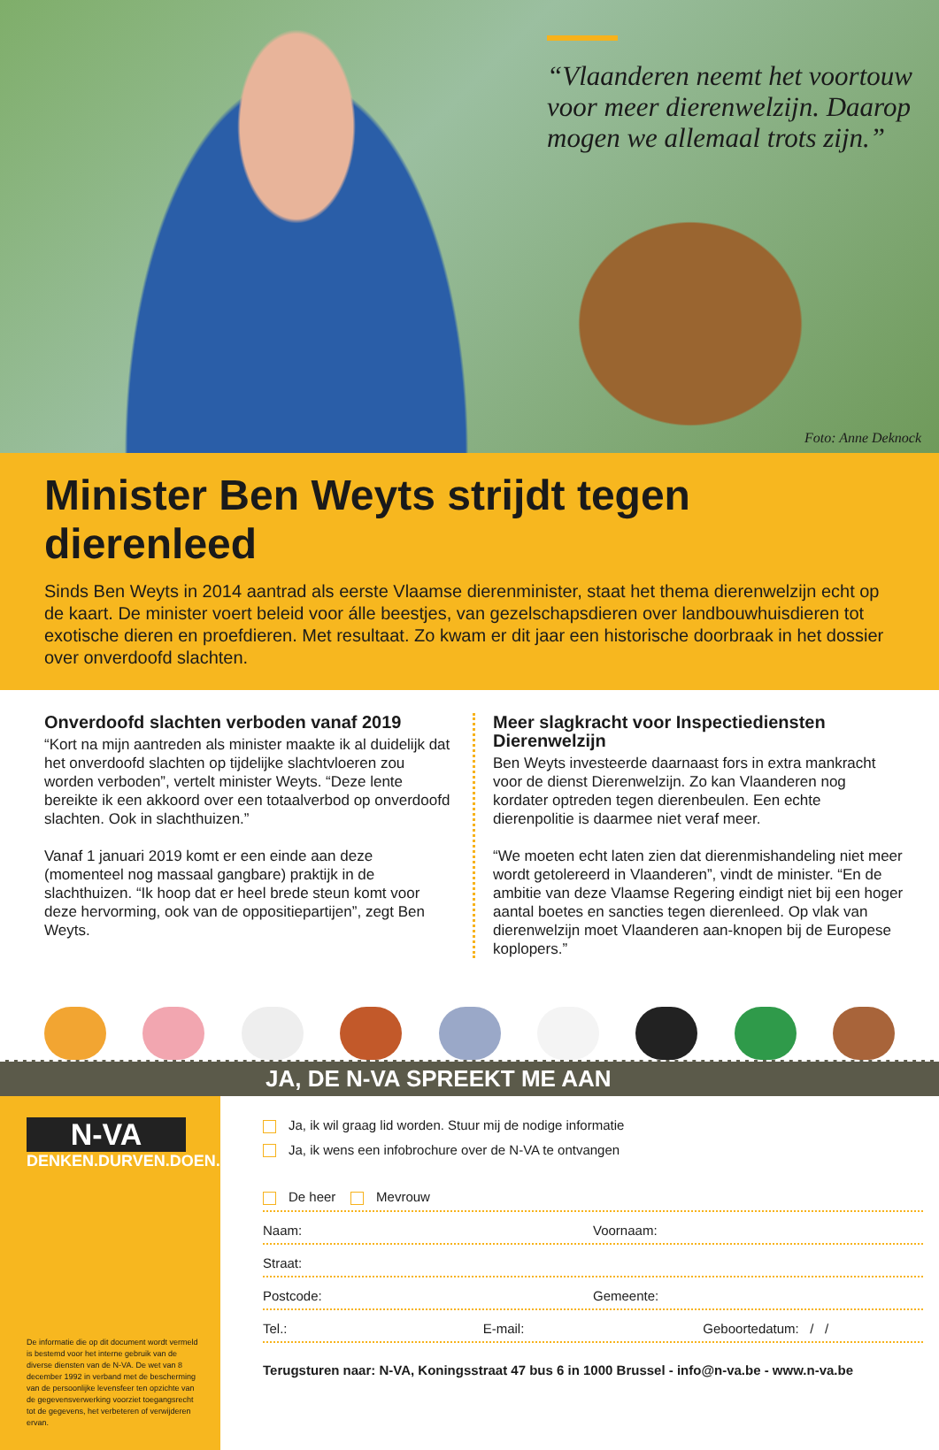“Vlaanderen neemt het voortouw voor meer dierenwelzijn. Daarop mogen we allemaal trots zijn.”
Foto: Anne Deknock
Minister Ben Weyts strijdt tegen dierenleed
Sinds Ben Weyts in 2014 aantrad als eerste Vlaamse dierenminister, staat het thema dierenwelzijn echt op de kaart. De minister voert beleid voor álle beestjes, van gezelschapsdieren over landbouwhuisdieren tot exotische dieren en proefdieren. Met resultaat. Zo kwam er dit jaar een historische doorbraak in het dossier over onverdoofd slachten.
Onverdoofd slachten verboden vanaf 2019
“Kort na mijn aantreden als minister maakte ik al duidelijk dat het onverdoofd slachten op tijdelijke slachtvloeren zou worden verboden”, vertelt minister Weyts. “Deze lente bereikte ik een akkoord over een totaalverbod op onverdoofd slachten. Ook in slachthuizen.”
Vanaf 1 januari 2019 komt er een einde aan deze (momenteel nog massaal gangbare) praktijk in de slachthuizen. “Ik hoop dat er heel brede steun komt voor deze hervorming, ook van de oppositiepartijen”, zegt Ben Weyts.
Meer slagkracht voor Inspectiediensten Dierenwelzijn
Ben Weyts investeerde daarnaast fors in extra mankracht voor de dienst Dierenwelzijn. Zo kan Vlaanderen nog kordater optreden tegen dierenbeulen. Een echte dierenpolitie is daarmee niet veraf meer.
“We moeten echt laten zien dat dierenmishandeling niet meer wordt getolereerd in Vlaanderen”, vindt de minister. “En de ambitie van deze Vlaamse Regering eindigt niet bij een hoger aantal boetes en sancties tegen dierenleed. Op vlak van dierenwelzijn moet Vlaanderen aan-knopen bij de Europese koplopers.”
JA, DE N-VA SPREEKT ME AAN
N-VA
DENKEN.DURVEN.DOEN.
De informatie die op dit document wordt vermeld is bestemd voor het interne gebruik van de diverse diensten van de N-VA. De wet van 8 december 1992 in verband met de bescherming van de persoonlijke levensfeer ten opzichte van de gegevensverwerking voorziet toegangsrecht tot de gegevens, het verbeteren of verwijderen ervan.
Ja, ik wil graag lid worden. Stuur mij de nodige informatie
Ja, ik wens een infobrochure over de N-VA te ontvangen
De heer Mevrouw
Naam: Voornaam:
Straat:
Postcode: Gemeente:
Tel.: E-mail: Geboortedatum: / /
Terugsturen naar: N-VA, Koningsstraat 47 bus 6 in 1000 Brussel - info@n-va.be - www.n-va.be